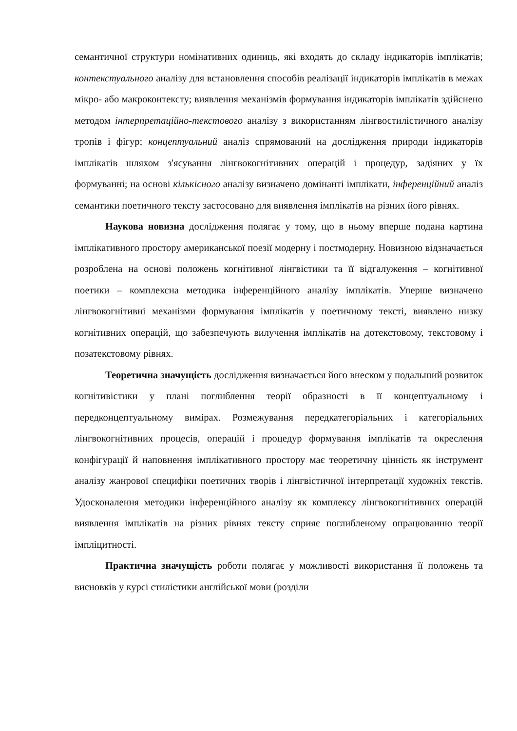семантичної структури номінативних одиниць, які входять до складу індикаторів імплікатів; контекстуального аналізу для встановлення способів реалізації індикаторів імплікатів в межах мікро- або макроконтексту; виявлення механізмів формування індикаторів імплікатів здійснено методом інтерпретаційно-текстового аналізу з використанням лінгвостилістичного аналізу тропів і фігур; концептуальний аналіз спрямований на дослідження природи індикаторів імплікатів шляхом з'ясування лінгвокогнітивних операцій і процедур, задіяних у їх формуванні; на основі кількісного аналізу визначено домінанті імплікати, інференційний аналіз семантики поетичного тексту застосовано для виявлення імплікатів на різних його рівнях.
Наукова новизна дослідження полягає у тому, що в ньому вперше подана картина імплікативного простору американської поезії модерну і постмодерну. Новизною відзначається розроблена на основі положень когнітивної лінгвістики та її відгалуження – когнітивної поетики – комплексна методика інференційного аналізу імплікатів. Уперше визначено лінгвокогнітивні механізми формування імплікатів у поетичному тексті, виявлено низку когнітивних операцій, що забезпечують вилучення імплікатів на дотекстовому, текстовому і позатекстовому рівнях.
Теоретична значущість дослідження визначається його внеском у подальший розвиток когнітивістики у плані поглиблення теорії образності в її концептуальному і передконцептуальному вимірах. Розмежування передкатегоріальних і категоріальних лінгвокогнітивних процесів, операцій і процедур формування імплікатів та окреслення конфігурації й наповнення імплікативного простору має теоретичну цінність як інструмент аналізу жанрової специфіки поетичних творів і лінгвістичної інтерпретації художніх текстів. Удосконалення методики інференційного аналізу як комплексу лінгвокогнітивних операцій виявлення імплікатів на різних рівнях тексту сприяє поглибленому опрацюванню теорії імпліцитності.
Практична значущість роботи полягає у можливості використання її положень та висновків у курсі стилістики англійської мови (розділи